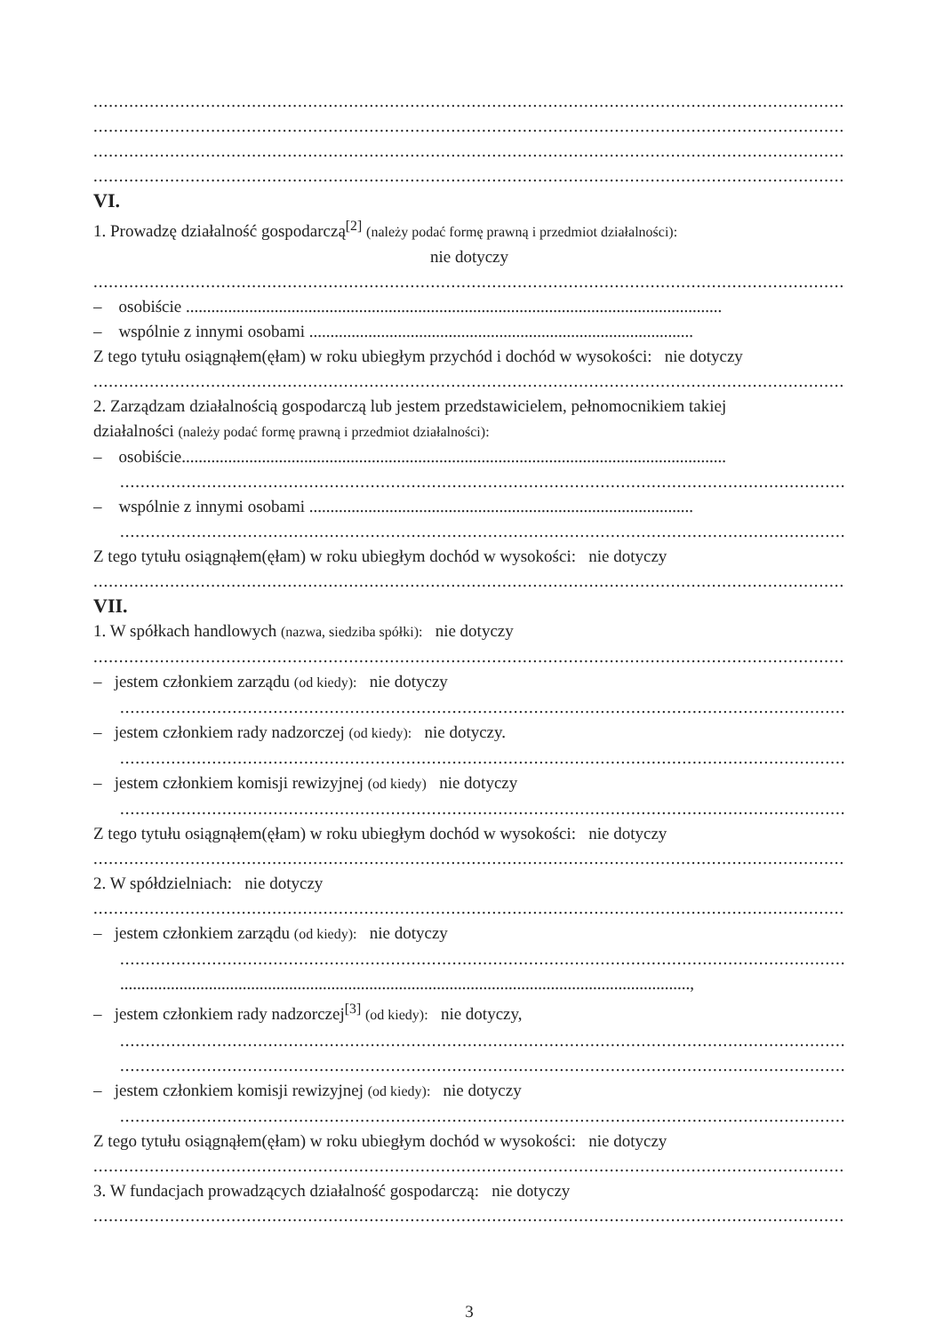.............................................................................................................................................................
.............................................................................................................................................................
.............................................................................................................................................................
.............................................................................................................................................................
VI.
1. Prowadzę działalność gospodarczą<sup>[2]</sup> (należy podać formę prawną i przedmiot działalności):
nie dotyczy
.............................................................................................................................................................
– osobiście ...............................................................................................................................
– wspólnie z innymi osobami ...........................................................................................
Z tego tytułu osiągnąłem(ęłam) w roku ubiegłym przychód i dochód w wysokości: nie dotyczy
.............................................................................................................................................................
2. Zarządzam działalnością gospodarczą lub jestem przedstawicielem, pełnomocnikiem takiej
działalności (należy podać formę prawną i przedmiot działalności):
– osobiście.................................................................................................................................
.............................................................................................................................................................
– wspólnie z innymi osobami ...........................................................................................
.............................................................................................................................................................
Z tego tytułu osiągnąłem(ęłam) w roku ubiegłym dochód w wysokości: nie dotyczy
.............................................................................................................................................................
VII.
1. W spółkach handlowych (nazwa, siedziba spółki): nie dotyczy
.............................................................................................................................................................
– jestem członkiem zarządu (od kiedy): nie dotyczy
.............................................................................................................................................................
– jestem członkiem rady nadzorczej (od kiedy): nie dotyczy.
.............................................................................................................................................................
– jestem członkiem komisji rewizyjnej (od kiedy) nie dotyczy
.............................................................................................................................................................
Z tego tytułu osiągnąłem(ęłam) w roku ubiegłym dochód w wysokości: nie dotyczy
.............................................................................................................................................................
2. W spółdzielniach: nie dotyczy
.............................................................................................................................................................
– jestem członkiem zarządu (od kiedy): nie dotyczy
.............................................................................................................................................................
.......................................................................................................................................,
– jestem członkiem rady nadzorczej<sup>[3]</sup> (od kiedy): nie dotyczy,
.............................................................................................................................................................
.............................................................................................................................................................
– jestem członkiem komisji rewizyjnej (od kiedy): nie dotyczy
.............................................................................................................................................................
Z tego tytułu osiągnąłem(ęłam) w roku ubiegłym dochód w wysokości: nie dotyczy
.............................................................................................................................................................
3. W fundacjach prowadzących działalność gospodarczą: nie dotyczy
.............................................................................................................................................................
3